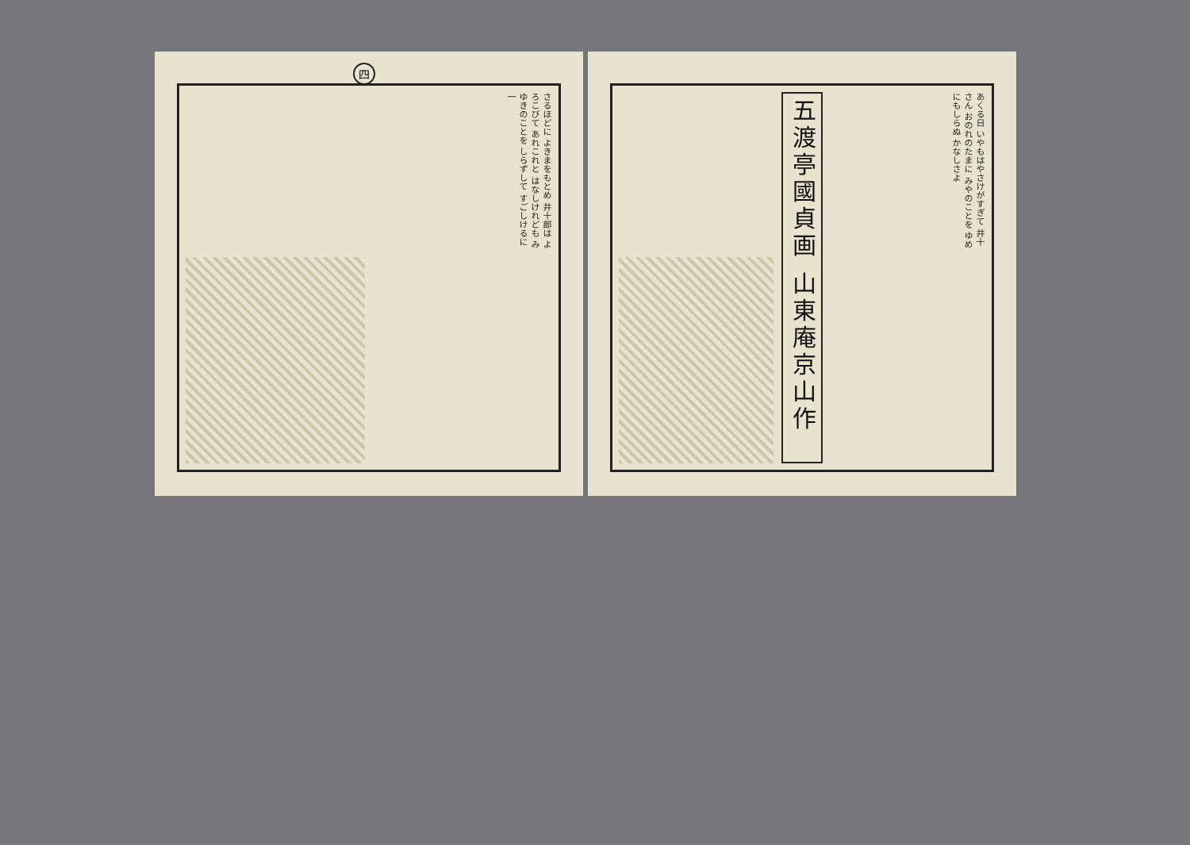四
さるほどに よきまをもとめ 井十郎は よろこびて あれこれと はなしけれども みゆきのことを しらずして すごしけるに 一
あくる日 いやもはやさけがすぎて 井十さん おのれのたまに みやのことを ゆめにもしらぬ かなしさよ
五渡亭國貞画 山東庵京山作